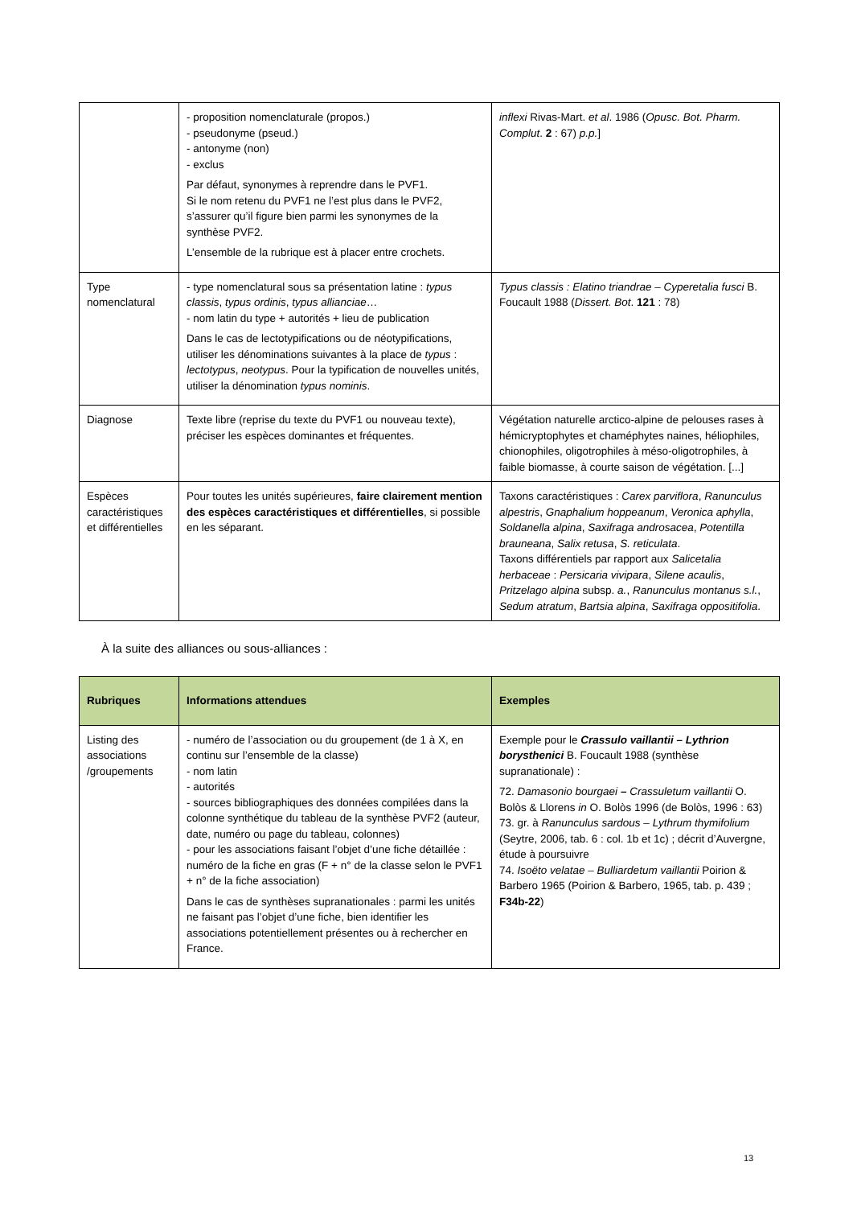| | - proposition nomenclaturale (propos.) - pseudonyme (pseud.) - antonyme (non) - exclus Par défaut, synonymes à reprendre dans le PVF1. Si le nom retenu du PVF1 ne l’est plus dans le PVF2, s’assurer qu’il figure bien parmi les synonymes de la synthèse PVF2. L’ensemble de la rubrique est à placer entre crochets. | inflexi Rivas-Mart. et al . 1986 ( Opusc. Bot. Pharm. Complut . 2 : 67) p.p. ] |
| Type nomenclatural | - type nomenclatural sous sa présentation latine : typus classis , typus ordinis , typus allianciae … - nom latin du type + autorités + lieu de publication Dans le cas de lectotypifications ou de néotypifications, utiliser les dénominations suivantes à la place de typus : lectotypus , neotypus . Pour la typification de nouvelles unités, utiliser la dénomination typus nominis . | Typus classis : Elatino triandrae – Cyperetalia fusci B. Foucault 1988 ( Dissert. Bot . 121 : 78) |
| Diagnose | Texte libre (reprise du texte du PVF1 ou nouveau texte), préciser les espèces dominantes et fréquentes. | Végétation naturelle arctico-alpine de pelouses rases à hémicryptophytes et chaméphytes naines, héliophiles, chionophiles, oligotrophiles à méso-oligotrophiles, à faible biomasse, à courte saison de végétation. [...] |
| Espèces caractéristiques et différentielles | Pour toutes les unités supérieures, faire clairement mention des espèces caractéristiques et différentielles , si possible en les séparant. | Taxons caractéristiques : Carex parviflora , Ranunculus alpestris , Gnaphalium hoppeanum , Veronica aphylla , Soldanella alpina , Saxifraga androsacea , Potentilla brauneana , Salix retusa , S. reticulata . Taxons différentiels par rapport aux Salicetalia herbaceae : Persicaria vivipara , Silene acaulis , Pritzelago alpina subsp. a. , Ranunculus montanus s.l. , Sedum atratum , Bartsia alpina , Saxifraga oppositifolia . |
À la suite des alliances ou sous-alliances :
| Rubriques | Informations attendues | Exemples |
| --- | --- | --- |
| Listing des associations /groupements | - numéro de l’association ou du groupement (de 1 à X, en continu sur l’ensemble de la classe) - nom latin - autorités - sources bibliographiques des données compilées dans la colonne synthétique du tableau de la synthèse PVF2 (auteur, date, numéro ou page du tableau, colonnes) - pour les associations faisant l’objet d’une fiche détaillée : numéro de la fiche en gras (F + n° de la classe selon le PVF1 + n° de la fiche association) Dans le cas de synthèses supranationales : parmi les unités ne faisant pas l’objet d’une fiche, bien identifier les associations potentiellement présentes ou à rechercher en France. | Exemple pour le Crassulo vaillantii – Lythrion borysthenici B. Foucault 1988 (synthèse supranationale) : 72. Damasonio bourgaei – Crassuletum vaillantii O. Bolòs & Llorens in O. Bolòs 1996 (de Bolòs, 1996 : 63) 73. gr. à Ranunculus sardous – Lythrum thymifolium (Seytre, 2006, tab. 6 : col. 1b et 1c) ; décrit d’Auvergne, étude à poursuivre 74. Isoëto velatae – Bulliardetum vaillantii Poirion & Barbero 1965 (Poirion & Barbero, 1965, tab. p. 439 ; F34b-22 ) |
13